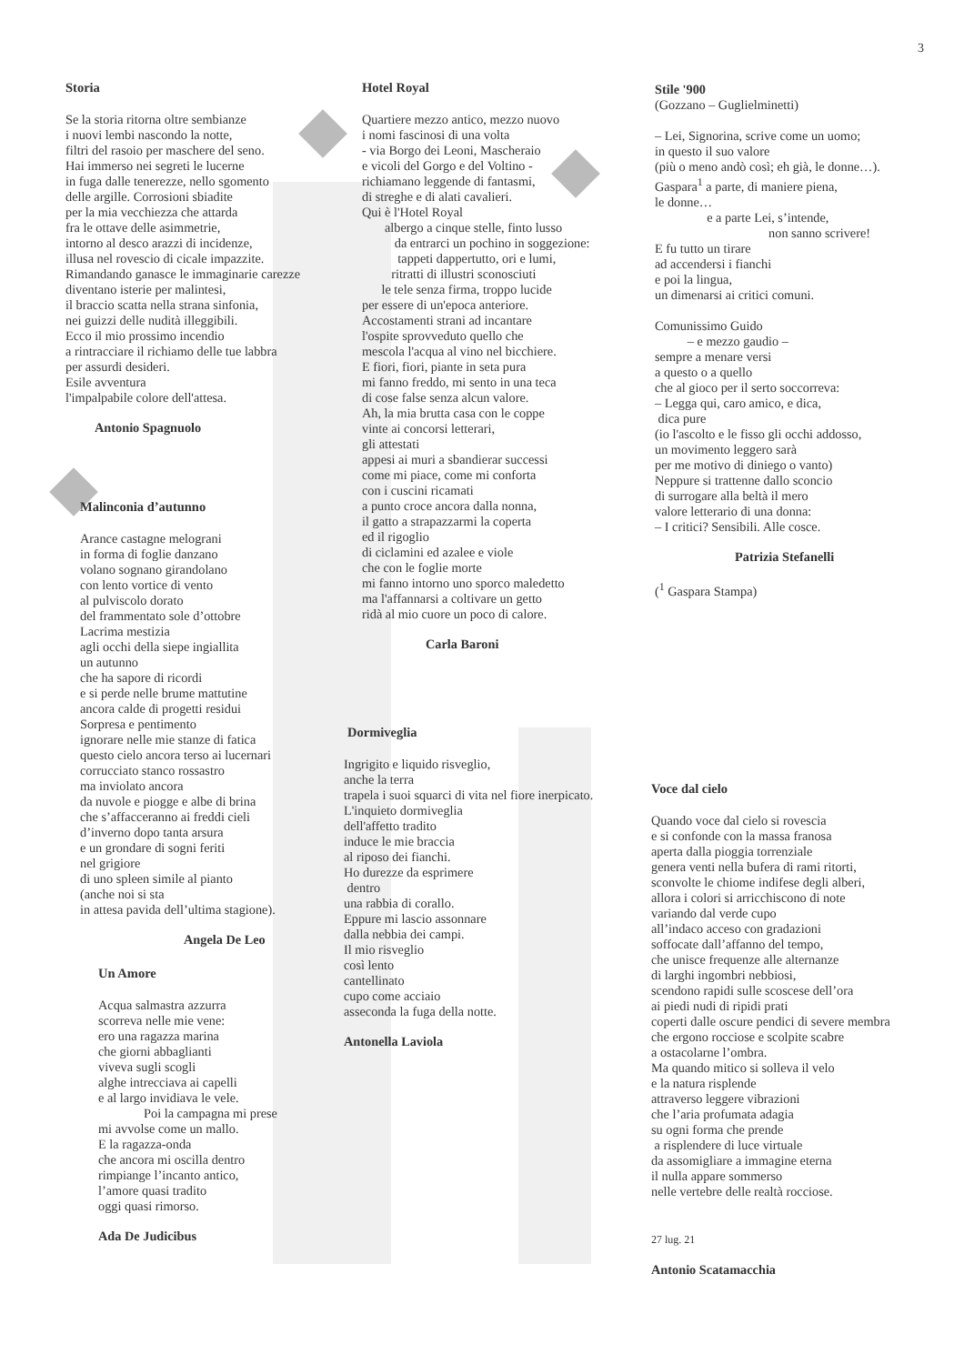3
Storia
Se la storia ritorna oltre sembianze
i nuovi lembi nascondo la notte,
filtri del rasoio per maschere del seno.
Hai immerso nei segreti le lucerne
in fuga dalle tenerezze, nello sgomento
delle argille. Corrosioni sbiadite
per la mia vecchiezza che attarda
fra le ottave delle asimmetrie,
intorno al desco arazzi di incidenze,
illusa nel rovescio di cicale impazzite.
Rimandando ganasce le immaginarie carezze
diventano isterie per malintesi,
il braccio scatta nella strana sinfonia,
nei guizzi delle nudità illeggibili.
Ecco il mio prossimo incendio
a rintracciare il richiamo delle tue labbra
per assurdi desideri.
Esile avventura
l'impalpabile colore dell'attesa.
Antonio Spagnuolo
Malinconia d’autunno
Arance castagne melograni
in forma di foglie danzano
volano sognano girandolano
con lento vortice di vento
al pulviscolo dorato
del frammentato sole d’ottobre
Lacrima mestizia
agli occhi della siepe ingiallita
un autunno
che ha sapore di ricordi
e si perde nelle brume mattutine
ancora calde di progetti residui
Sorpresa e pentimento
ignorare nelle mie stanze di fatica
questo cielo ancora terso ai lucernari
corrucciato stanco rossastro
ma inviolato ancora
da nuvole e piogge e albe di brina
che s’affacceranno ai freddi cieli
d’inverno dopo tanta arsura
e un grondare di sogni feriti
nel grigiore
di uno spleen simile al pianto
(anche noi si sta
in attesa pavida dell’ultima stagione).
Angela De Leo
Un Amore
Acqua salmastra azzurra
scorreva nelle mie vene:
ero una ragazza marina
che giorni abbaglianti
viveva sugli scogli
alghe intrecciava ai capelli
e al largo invidiava le vele.
Poi la campagna mi prese
mi avvolse come un mallo.
E la ragazza-onda
che ancora mi oscilla dentro
rimpiange l’incanto antico,
l’amore quasi tradito
oggi quasi rimorso.
Ada De Judicibus
Hotel Royal
Quartiere mezzo antico, mezzo nuovo
i nomi fascinosi di una volta
- via Borgo dei Leoni, Mascheraio
e vicoli del Gorgo e del Voltino -
richiamano leggende di fantasmi,
di streghe e di alati cavalieri.
Qui è l'Hotel Royal
albergo a cinque stelle, finto lusso
da entrarci un pochino in soggezione:
tappeti dappertutto, ori e lumi,
ritratti di illustri sconosciuti
le tele senza firma, troppo lucide
per essere di un'epoca anteriore.
Accostamenti strani ad incantare
l'ospite sprovveduto quello che
mescola l'acqua al vino nel bicchiere.
E fiori, fiori, piante in seta pura
mi fanno freddo, mi sento in una teca
di cose false senza alcun valore.
Ah, la mia brutta casa con le coppe
vinte ai concorsi letterari,
gli attestati
appesi ai muri a sbandierar successi
come mi piace, come mi conforta
con i cuscini ricamati
a punto croce ancora dalla nonna,
il gatto a strapazzarmi la coperta
ed il rigoglio
di ciclamini ed azalee e viole
che con le foglie morte
mi fanno intorno uno sporco maledetto
ma l'affannarsi a coltivare un getto
ridà al mio cuore un poco di calore.
Carla Baroni
Dormiveglia
Ingrigito e liquido risveglio,
anche la terra
trapela i suoi squarci di vita nel fiore inerpicato.
L'inquieto dormiveglia
dell'affetto tradito
induce le mie braccia
al riposo dei fianchi.
Ho durezze da esprimere
dentro
una rabbia di corallo.
Eppure mi lascio assonnare
dalla nebbia dei campi.
Il mio risveglio
così lento
cantellinato
cupo come acciaio
asseconda la fuga della notte.
Antonella Laviola
Stile '900
(Gozzano – Guglielminetti)
– Lei, Signorina, scrive come un uomo;
in questo il suo valore
(più o meno andò così; eh già, le donne…).
Gaspara<sup>1</sup> a parte, di maniere piena,
le donne…
e a parte Lei, s’intende,
non sanno scrivere!
E fu tutto un tirare
ad accendersi i fianchi
e poi la lingua,
un dimenarsi ai critici comuni.
Comunissimo Guido
– e mezzo gaudio –
sempre a menare versi
a questo o a quello
che al gioco per il serto soccorreva:
– Legga qui, caro amico, e dica,
dica pure
(io l'ascolto e le fisso gli occhi addosso,
un movimento leggero sarà
per me motivo di diniego o vanto)
Neppure si trattenne dallo sconcio
di surrogare alla beltà il mero
valore letterario di una donna:
– I critici? Sensibili. Alle cosce.
Patrizia Stefanelli
(<sup>1</sup> Gaspara Stampa)
Voce dal cielo
Quando voce dal cielo si rovescia
e si confonde con la massa franosa
aperta dalla pioggia torrenziale
genera venti nella bufera di rami ritorti,
sconvolte le chiome indifese degli alberi,
allora i colori si arricchiscono di note
variando dal verde cupo
all’indaco acceso con gradazioni
soffocate dall’affanno del tempo,
che unisce frequenze alle alternanze
di larghi ingombri nebbiosi,
scendono rapidi sulle scoscese dell’ora
ai piedi nudi di ripidi prati
coperti dalle oscure pendici di severe membra
che ergono rocciose e scolpite scabre
a ostacolarne l’ombra.
Ma quando mitico si solleva il velo
e la natura risplende
attraverso leggere vibrazioni
che l’aria profumata adagia
su ogni forma che prende
a risplendere di luce virtuale
da assomigliare a immagine eterna
il nulla appare sommerso
nelle vertebre delle realtà rocciose.
27 lug. 21
Antonio Scatamacchia